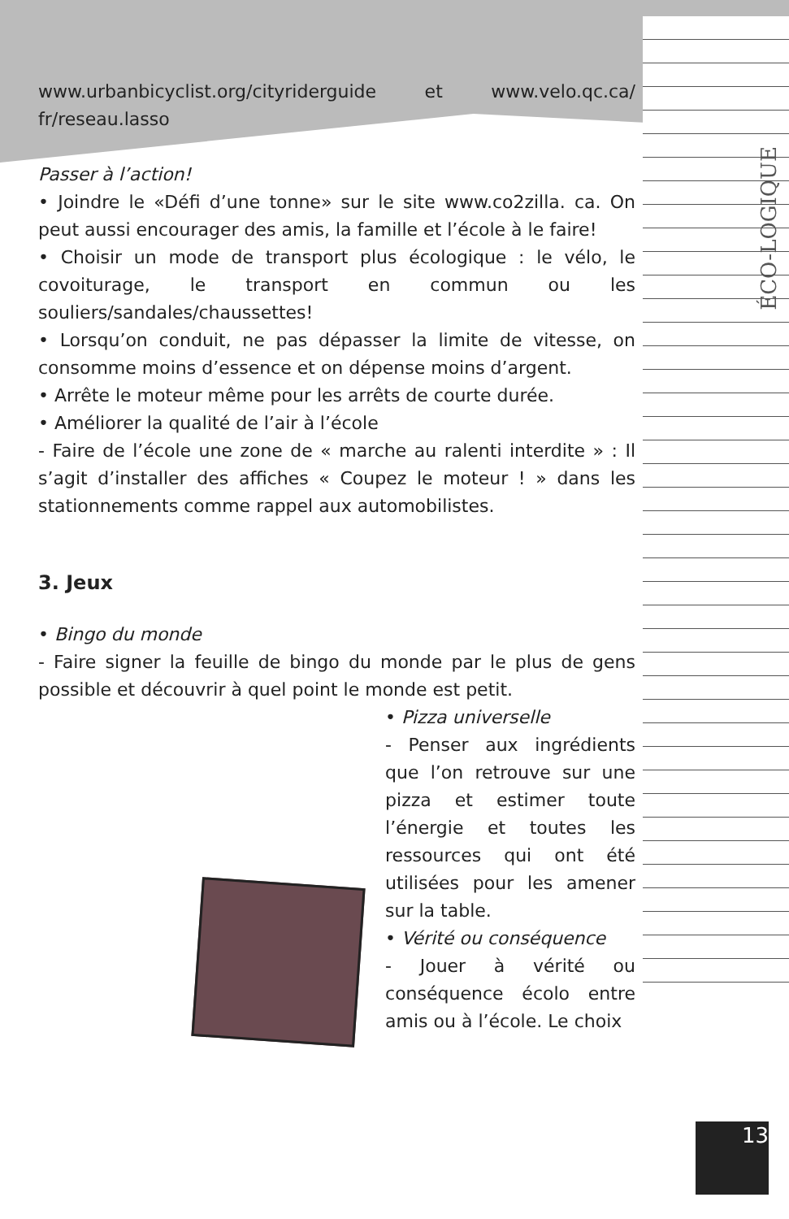ÉCO-LOGIQUE
www.urbanbicyclist.org/cityriderguide et www.velo.qc.ca/ fr/reseau.lasso
Passer à l’action!
• Joindre le «Défi d’une tonne» sur le site www.co2zilla. ca. On peut aussi encourager des amis, la famille et l’école à le faire!
• Choisir un mode de transport plus écologique : le vélo, le covoiturage, le transport en commun ou les souliers/sandales/chaussettes!
• Lorsqu’on conduit, ne pas dépasser la limite de vitesse, on consomme moins d’essence et on dépense moins d’argent.
• Arrête le moteur même pour les arrêts de courte durée.
• Améliorer la qualité de l’air à l’école
- Faire de l’école une zone de « marche au ralenti interdite » : Il s’agit d’installer des affiches « Coupez le moteur ! » dans les stationnements comme rappel aux automobilistes.
3. Jeux
• Bingo du monde
- Faire signer la feuille de bingo du monde par le plus de gens possible et découvrir à quel point le monde est petit.
• Pizza universelle
- Penser aux ingrédients que l’on retrouve sur une pizza et estimer toute l’énergie et toutes les ressources qui ont été utilisées pour les amener sur la table.
• Vérité ou conséquence
- Jouer à vérité ou conséquence écolo entre amis ou à l’école. Le choix
13